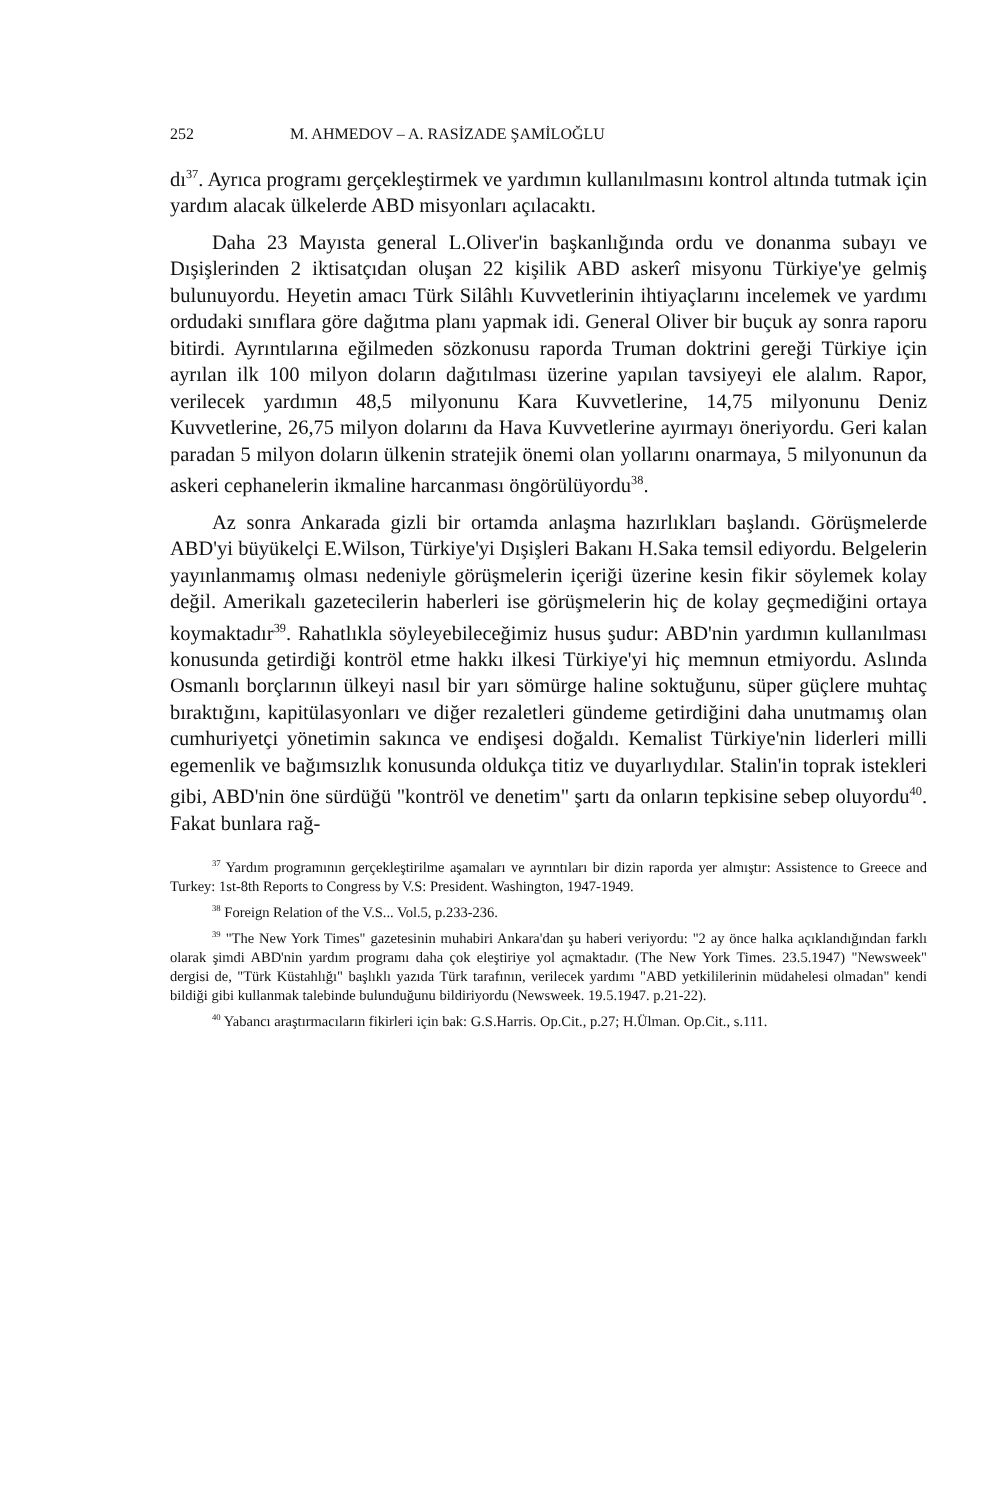252 M. AHMEDOV – A. RASİZADE ŞAMİLOĞLU
dı<sup>37</sup>. Ayrıca programı gerçekleştirmek ve yardımın kullanılmasını kontrol altında tutmak için yardım alacak ülkelerde ABD misyonları açılacaktı.
Daha 23 Mayısta general L.Oliver'in başkanlığında ordu ve donanma subayı ve Dışişlerinden 2 iktisatçıdan oluşan 22 kişilik ABD askerî misyonu Türkiye'ye gelmiş bulunuyordu. Heyetin amacı Türk Silâhlı Kuvvetlerinin ihtiyaçlarını incelemek ve yardımı ordudaki sınıflara göre dağıtma planı yapmak idi. General Oliver bir buçuk ay sonra raporu bitirdi. Ayrıntılarına eğilmeden sözkonusu raporda Truman doktrini gereği Türkiye için ayrılan ilk 100 milyon doların dağıtılması üzerine yapılan tavsiyeyi ele alalım. Rapor, verilecek yardımın 48,5 milyonunu Kara Kuvvetlerine, 14,75 milyonunu Deniz Kuvvetlerine, 26,75 milyon dolarını da Hava Kuvvetlerine ayırmayı öneriyordu. Geri kalan paradan 5 milyon doların ülkenin stratejik önemi olan yollarını onarmaya, 5 milyonunun da askeri cephanelerin ikmaline harcanması öngörülüyordu<sup>38</sup>.
Az sonra Ankarada gizli bir ortamda anlaşma hazırlıkları başlandı. Görüşmelerde ABD'yi büyükelçi E.Wilson, Türkiye'yi Dışişleri Bakanı H.Saka temsil ediyordu. Belgelerin yayınlanmamış olması nedeniyle görüşmelerin içeriği üzerine kesin fikir söylemek kolay değil. Amerikalı gazetecilerin haberleri ise görüşmelerin hiç de kolay geçmediğini ortaya koymaktadır<sup>39</sup>. Rahatlıkla söyleyebileceğimiz husus şudur: ABD'nin yardımın kullanılması konusunda getirdiği kontröl etme hakkı ilkesi Türkiye'yi hiç memnun etmiyordu. Aslında Osmanlı borçlarının ülkeyi nasıl bir yarı sömürge haline soktuğunu, süper güçlere muhtaç bıraktığını, kapitülasyonları ve diğer rezaletleri gündeme getirdiğini daha unutmamış olan cumhuriyetçi yönetimin sakınca ve endişesi doğaldı. Kemalist Türkiye'nin liderleri milli egemenlik ve bağımsızlık konusunda oldukça titiz ve duyarlıydılar. Stalin'in toprak istekleri gibi, ABD'nin öne sürdüğü "kontröl ve denetim" şartı da onların tepkisine sebep oluyordu<sup>40</sup>. Fakat bunlara rağ-
<sup>37</sup> Yardım programının gerçekleştirilme aşamaları ve ayrıntıları bir dizin raporda yer almıştır: Assistence to Greece and Turkey: 1st-8th Reports to Congress by V.S: President. Washington, 1947-1949.
<sup>38</sup> Foreign Relation of the V.S... Vol.5, p.233-236.
<sup>39</sup> "The New York Times" gazetesinin muhabiri Ankara'dan şu haberi veriyordu: "2 ay önce halka açıklandığından farklı olarak şimdi ABD'nin yardım programı daha çok eleştiriye yol açmaktadır. (The New York Times. 23.5.1947) "Newsweek" dergisi de, "Türk Küstahlığı" başlıklı yazıda Türk tarafının, verilecek yardımı "ABD yetkililerinin müdahelesi olmadan" kendi bildiği gibi kullanmak talebinde bulunduğunu bildiriyordu (Newsweek. 19.5.1947. p.21-22).
<sup>40</sup> Yabancı araştırmacıların fikirleri için bak: G.S.Harris. Op.Cit., p.27; H.Ülman. Op.Cit., s.111.